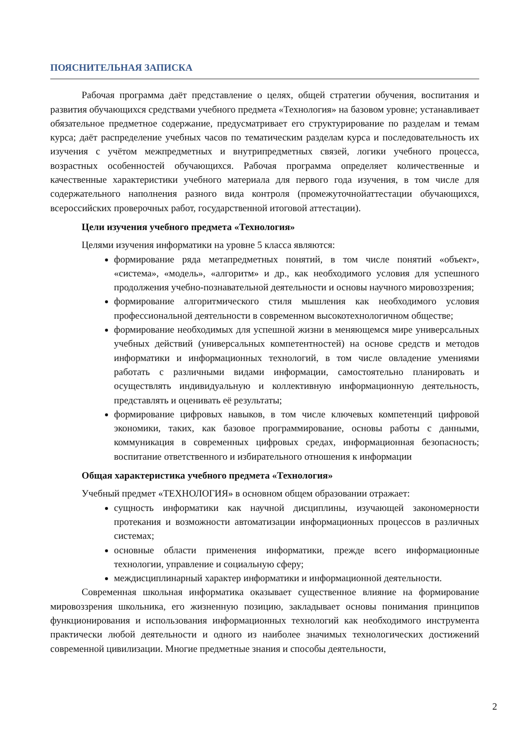ПОЯСНИТЕЛЬНАЯ ЗАПИСКА
Рабочая программа даёт представление о целях, общей стратегии обучения, воспитания и развития обучающихся средствами учебного предмета «Технология» на базовом уровне; устанавливает обязательное предметное содержание, предусматривает его структурирование по разделам и темам курса; даёт распределение учебных часов по тематическим разделам курса и последовательность их изучения с учётом межпредметных и внутрипредметных связей, логики учебного процесса, возрастных особенностей обучающихся. Рабочая программа определяет количественные и качественные характеристики учебного материала для первого года изучения, в том числе для содержательного наполнения разного вида контроля (промежуточнойаттестации обучающихся, всероссийских проверочных работ, государственной итоговой аттестации).
Цели изучения учебного предмета «Технология»
Целями изучения информатики на уровне 5 класса являются:
формирование ряда метапредметных понятий, в том числе понятий «объект», «система», «модель», «алгоритм» и др., как необходимого условия для успешного продолжения учебно-познавательной деятельности и основы научного мировоззрения;
формирование алгоритмического стиля мышления как необходимого условия профессиональной деятельности в современном высокотехнологичном обществе;
формирование необходимых для успешной жизни в меняющемся мире универсальных учебных действий (универсальных компетентностей) на основе средств и методов информатики и информационных технологий, в том числе овладение умениями работать с различными видами информации, самостоятельно планировать и осуществлять индивидуальную и коллективную информационную деятельность, представлять и оценивать её результаты;
формирование цифровых навыков, в том числе ключевых компетенций цифровой экономики, таких, как базовое программирование, основы работы с данными, коммуникация в современных цифровых средах, информационная безопасность; воспитание ответственного и избирательного отношения к информации
Общая характеристика учебного предмета «Технология»
Учебный предмет «ТЕХНОЛОГИЯ» в основном общем образовании отражает:
сущность информатики как научной дисциплины, изучающей закономерности протекания и возможности автоматизации информационных процессов в различных системах;
основные области применения информатики, прежде всего информационные технологии, управление и социальную сферу;
междисциплинарный характер информатики и информационной деятельности.
Современная школьная информатика оказывает существенное влияние на формирование мировоззрения школьника, его жизненную позицию, закладывает основы понимания принципов функционирования и использования информационных технологий как необходимого инструмента практически любой деятельности и одного из наиболее значимых технологических достижений современной цивилизации. Многие предметные знания и способы деятельности,
2